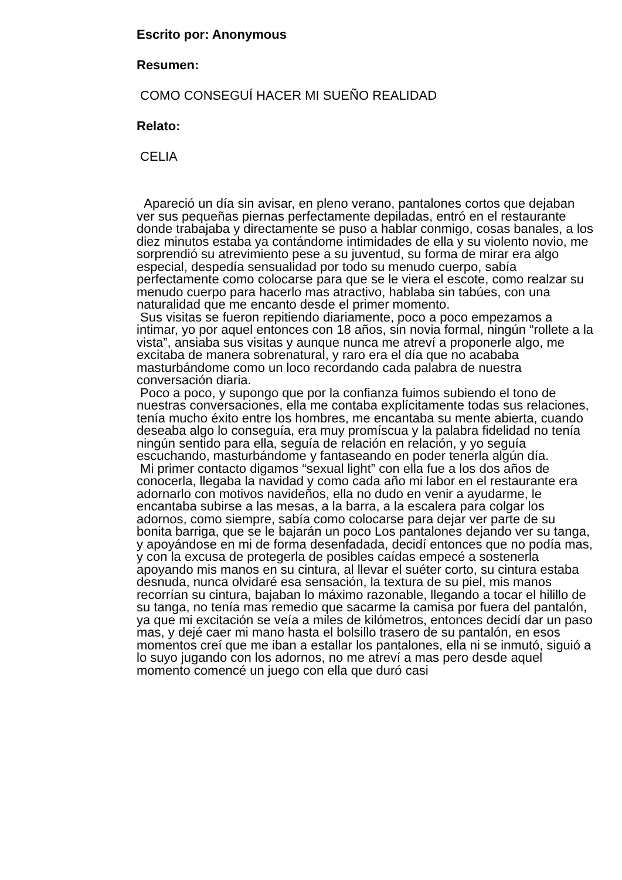Escrito por: Anonymous
Resumen:
COMO CONSEGUÍ HACER MI SUEÑO REALIDAD
Relato:
CELIA
Apareció un día sin avisar, en pleno verano, pantalones cortos que dejaban ver sus pequeñas piernas perfectamente depiladas, entró en el restaurante donde trabajaba y directamente se puso a hablar conmigo, cosas banales, a los diez minutos estaba ya contándome intimidades de ella y su violento novio, me sorprendió su atrevimiento pese a su juventud, su forma de mirar era algo especial, despedía sensualidad por todo su menudo cuerpo, sabía perfectamente como colocarse para que se le viera el escote, como realzar su menudo cuerpo para hacerlo mas atractivo, hablaba sin tabúes, con una naturalidad que me encanto desde el primer momento.
Sus visitas se fueron repitiendo diariamente, poco a poco empezamos a intimar, yo por aquel entonces con 18 años, sin novia formal, ningún “rollete a la vista”, ansiaba sus visitas y aunque nunca me atreví a proponerle algo, me excitaba de manera sobrenatural, y raro era el día que no acababa masturbándome como un loco recordando cada palabra de nuestra conversación diaria.
Poco a poco, y supongo que por la confianza fuimos subiendo el tono de nuestras conversaciones, ella me contaba explícitamente todas sus relaciones, tenía mucho éxito entre los hombres, me encantaba su mente abierta, cuando deseaba algo lo conseguía, era muy promíscua y la palabra fidelidad no tenía ningún sentido para ella, seguía de relación en relación, y yo seguía escuchando, masturbándome y fantaseando en poder tenerla algún día.
Mi primer contacto digamos “sexual light” con ella fue a los dos años de conocerla, llegaba la navidad y como cada año mi labor en el restaurante era adornarlo con motivos navideños, ella no dudo en venir a ayudarme, le encantaba subirse a las mesas, a la barra, a la escalera para colgar los adornos, como siempre, sabía como colocarse para dejar ver parte de su bonita barriga, que se le bajarán un poco Los pantalones dejando ver su tanga, y apoyándose en mi de forma desenfadada, decidí entonces que no podía mas, y con la excusa de protegerla de posibles caídas empecé a sostenerla apoyando mis manos en su cintura, al llevar el suéter corto, su cintura estaba desnuda, nunca olvidaré esa sensación, la textura de su piel, mis manos recorrían su cintura, bajaban lo máximo razonable, llegando a tocar el hilillo de su tanga, no tenía mas remedio que sacarme la camisa por fuera del pantalón, ya que mi excitación se veía a miles de kilómetros, entonces decidí dar un paso mas, y dejé caer mi mano hasta el bolsillo trasero de su pantalón, en esos momentos creí que me iban a estallar los pantalones, ella ni se inmutó, siguió a lo suyo jugando con los adornos, no me atreví a mas pero desde aquel momento comencé un juego con ella que duró casi